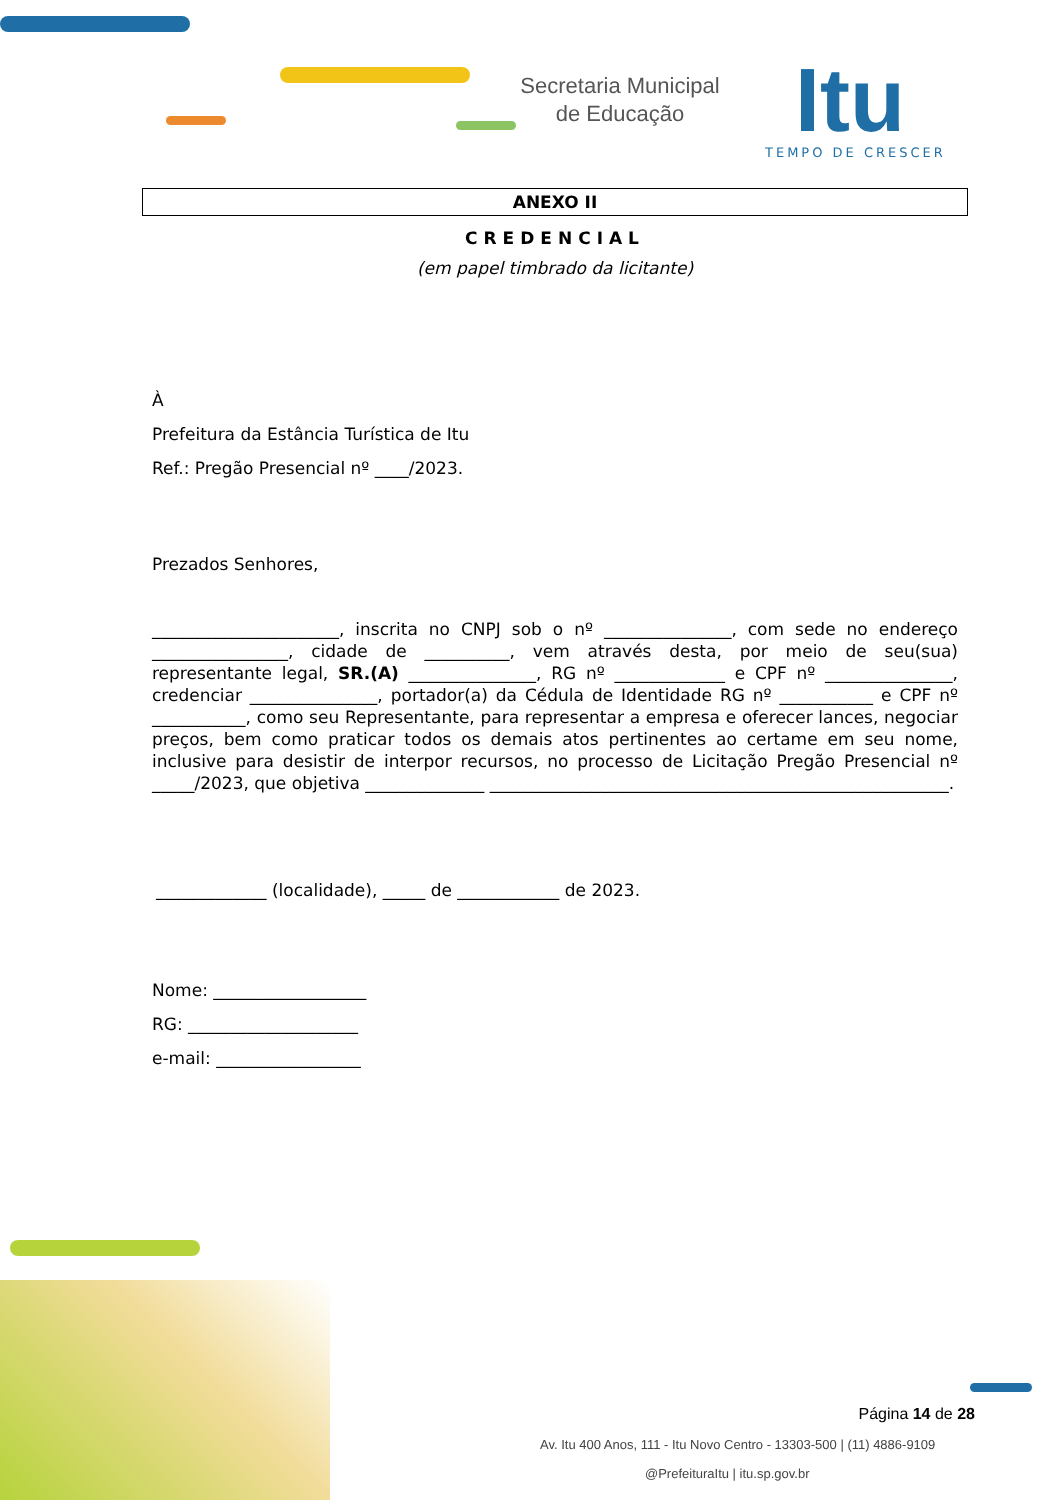Secretaria Municipal
de Educação
Itu
TEMPO DE CRESCER
ANEXO II
CREDENCIAL
(em papel timbrado da licitante)
À
Prefeitura da Estância Turística de Itu
Ref.: Pregão Presencial nº ____/2023.
Prezados Senhores,
______________________, inscrita no CNPJ sob o nº _______________, com sede no endereço ________________, cidade de __________, vem através desta, por meio de seu(sua) representante legal, SR.(A) _______________, RG nº _____________ e CPF nº _______________, credenciar _______________, portador(a) da Cédula de Identidade RG nº ___________ e CPF nº ___________, como seu Representante, para representar a empresa e oferecer lances, negociar preços, bem como praticar todos os demais atos pertinentes ao certame em seu nome, inclusive para desistir de interpor recursos, no processo de Licitação Pregão Presencial nº _____/2023, que objetiva ______________ ______________________________________________________.
_____________ (localidade), _____ de ____________ de 2023.
Nome: __________________
RG: ____________________
e-mail: _________________
Página 14 de 28
Av. Itu 400 Anos, 111 - Itu Novo Centro - 13303-500 | (11) 4886-9109
@PrefeituraItu | itu.sp.gov.br